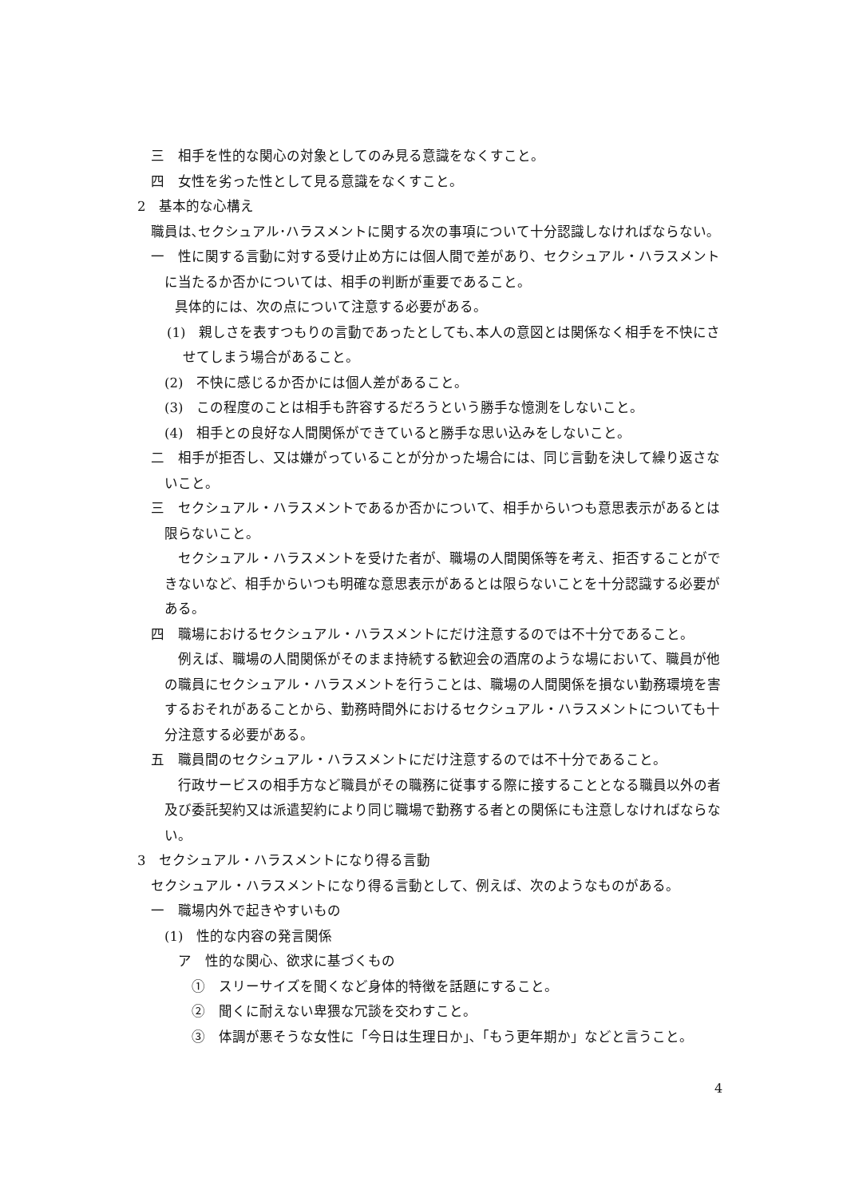三　相手を性的な関心の対象としてのみ見る意識をなくすこと。
四　女性を劣った性として見る意識をなくすこと。
2　基本的な心構え
職員は､セクシュアル･ハラスメントに関する次の事項について十分認識しなければならない｡
一　性に関する言動に対する受け止め方には個人間で差があり、セクシュアル・ハラスメントに当たるか否かについては、相手の判断が重要であること。
　具体的には、次の点について注意する必要がある。
(1)　親しさを表すつもりの言動であったとしても､本人の意図とは関係なく相手を不快にさせてしまう場合があること。
(2)　不快に感じるか否かには個人差があること。
(3)　この程度のことは相手も許容するだろうという勝手な憶測をしないこと。
(4)　相手との良好な人間関係ができていると勝手な思い込みをしないこと。
二　相手が拒否し、又は嫌がっていることが分かった場合には、同じ言動を決して繰り返さないこと。
三　セクシュアル・ハラスメントであるか否かについて、相手からいつも意思表示があるとは限らないこと。
セクシュアル・ハラスメントを受けた者が、職場の人間関係等を考え、拒否することができないなど、相手からいつも明確な意思表示があるとは限らないことを十分認識する必要がある。
四　職場におけるセクシュアル・ハラスメントにだけ注意するのでは不十分であること。
例えば、職場の人間関係がそのまま持続する歓迎会の酒席のような場において、職員が他の職員にセクシュアル・ハラスメントを行うことは、職場の人間関係を損ない勤務環境を害するおそれがあることから、勤務時間外におけるセクシュアル・ハラスメントについても十分注意する必要がある。
五　職員間のセクシュアル・ハラスメントにだけ注意するのでは不十分であること。
行政サービスの相手方など職員がその職務に従事する際に接することとなる職員以外の者及び委託契約又は派遣契約により同じ職場で勤務する者との関係にも注意しなければならない。
3　セクシュアル・ハラスメントになり得る言動
セクシュアル・ハラスメントになり得る言動として、例えば、次のようなものがある。
一　職場内外で起きやすいもの
(1)　性的な内容の発言関係
ア　性的な関心、欲求に基づくもの
①　スリーサイズを聞くなど身体的特徴を話題にすること。
②　聞くに耐えない卑猥な冗談を交わすこと。
③　体調が悪そうな女性に「今日は生理日か｣､「もう更年期か」などと言うこと。
4